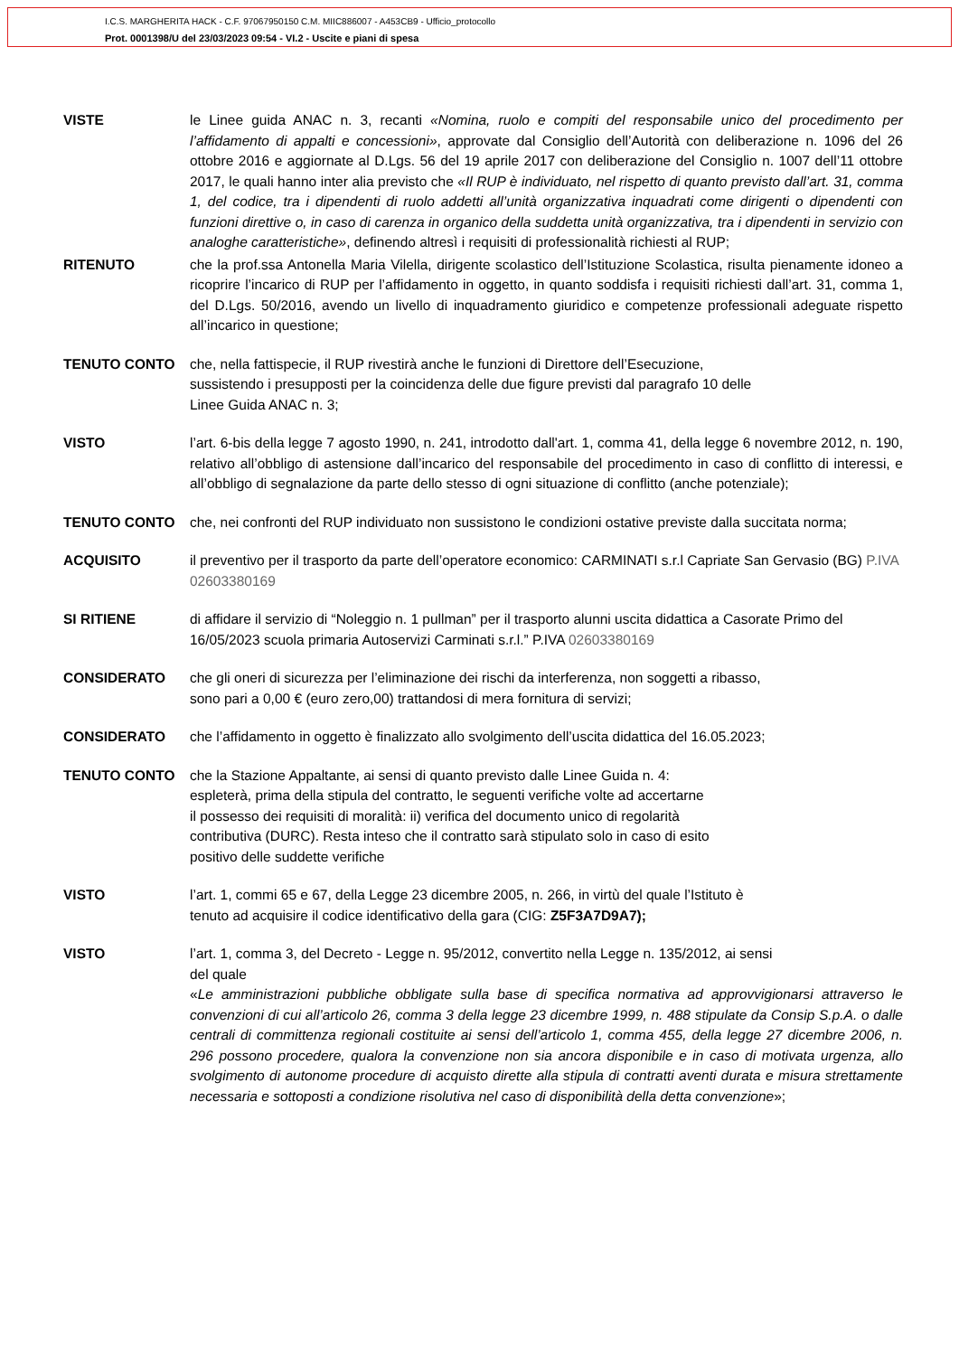I.C.S. MARGHERITA HACK - C.F. 97067950150 C.M. MIIC886007 - A453CB9 - Ufficio_protocollo
Prot. 0001398/U del 23/03/2023 09:54 - VI.2 - Uscite e piani di spesa
VISTE le Linee guida ANAC n. 3, recanti «Nomina, ruolo e compiti del responsabile unico del procedimento per l’affidamento di appalti e concessioni», approvate dal Consiglio dell’Autorità con deliberazione n. 1096 del 26 ottobre 2016 e aggiornate al D.Lgs. 56 del 19 aprile 2017 con deliberazione del Consiglio n. 1007 dell’11 ottobre 2017, le quali hanno inter alia previsto che «Il RUP è individuato, nel rispetto di quanto previsto dall’art. 31, comma 1, del codice, tra i dipendenti di ruolo addetti all’unità organizzativa inquadrati come dirigenti o dipendenti con funzioni direttive o, in caso di carenza in organico della suddetta unità organizzativa, tra i dipendenti in servizio con analoghe caratteristiche», definendo altresì i requisiti di professionalità richiesti al RUP;
RITENUTO che la prof.ssa Antonella Maria Vilella, dirigente scolastico dell’Istituzione Scolastica, risulta pienamente idoneo a ricoprire l’incarico di RUP per l’affidamento in oggetto, in quanto soddisfa i requisiti richiesti dall’art. 31, comma 1, del D.Lgs. 50/2016, avendo un livello di inquadramento giuridico e competenze professionali adeguate rispetto all’incarico in questione;
TENUTO CONTO che, nella fattispecie, il RUP rivestirà anche le funzioni di Direttore dell’Esecuzione,
sussistendo i presupposti per la coincidenza delle due figure previsti dal paragrafo 10 delle
Linee Guida ANAC n. 3;
VISTO l’art. 6-bis della legge 7 agosto 1990, n. 241, introdotto dall'art. 1, comma 41, della legge 6 novembre 2012, n. 190, relativo all’obbligo di astensione dall’incarico del responsabile del procedimento in caso di conflitto di interessi, e all’obbligo di segnalazione da parte dello stesso di ogni situazione di conflitto (anche potenziale);
TENUTO CONTO che, nei confronti del RUP individuato non sussistono le condizioni ostative previste dalla succitata norma;
ACQUISITO il preventivo per il trasporto da parte dell’operatore economico: CARMINATI s.r.l Capriate San Gervasio (BG) P.IVA 02603380169
SI RITIENE di affidare il servizio di “Noleggio n. 1 pullman” per il trasporto alunni uscita didattica a Casorate Primo del 16/05/2023 scuola primaria Autoservizi Carminati s.r.l.” P.IVA 02603380169
CONSIDERATO che gli oneri di sicurezza per l’eliminazione dei rischi da interferenza, non soggetti a ribasso,
sono pari a 0,00 € (euro zero,00) trattandosi di mera fornitura di servizi;
CONSIDERATO che l’affidamento in oggetto è finalizzato allo svolgimento dell’uscita didattica del 16.05.2023;
TENUTO CONTO che la Stazione Appaltante, ai sensi di quanto previsto dalle Linee Guida n. 4:
espleterà, prima della stipula del contratto, le seguenti verifiche volte ad accertarne
il possesso dei requisiti di moralità: ii) verifica del documento unico di regolarità
contributiva (DURC). Resta inteso che il contratto sarà stipulato solo in caso di esito
positivo delle suddette verifiche
VISTO l’art. 1, commi 65 e 67, della Legge 23 dicembre 2005, n. 266, in virtù del quale l’Istituto è
tenuto ad acquisire il codice identificativo della gara (CIG: Z5F3A7D9A7);
VISTO l’art. 1, comma 3, del Decreto - Legge n. 95/2012, convertito nella Legge n. 135/2012, ai sensi
del quale
«Le amministrazioni pubbliche obbligate sulla base di specifica normativa ad approvvigionarsi attraverso le convenzioni di cui all’articolo 26, comma 3 della legge 23 dicembre 1999, n. 488 stipulate da Consip S.p.A. o dalle centrali di committenza regionali costituite ai sensi dell’articolo 1, comma 455, della legge 27 dicembre 2006, n. 296 possono procedere, qualora la convenzione non sia ancora disponibile e in caso di motivata urgenza, allo svolgimento di autonome procedure di acquisto dirette alla stipula di contratti aventi durata e misura strettamente necessaria e sottoposti a condizione risolutiva nel caso di disponibilità della detta convenzione»;